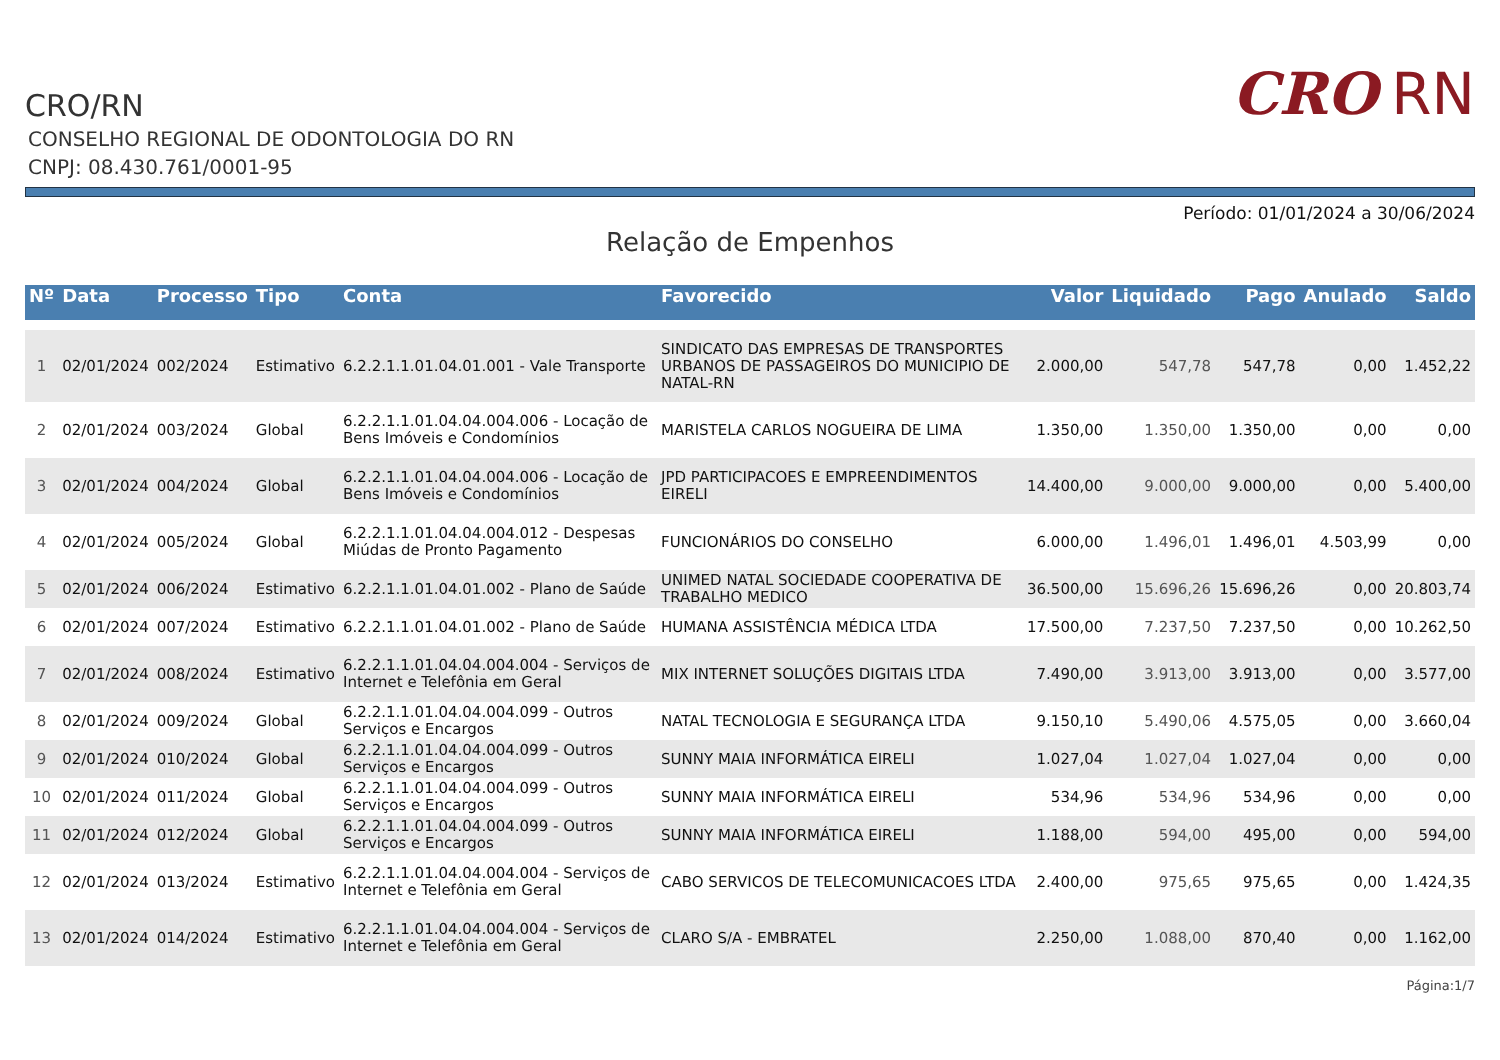CRO/RN
CONSELHO REGIONAL DE ODONTOLOGIA DO RN
CNPJ: 08.430.761/0001-95
CRO RN
Período: 01/01/2024 a 30/06/2024
Relação de Empenhos
| Nº | Data | Processo | Tipo | Conta | Favorecido | Valor | Liquidado | Pago | Anulado | Saldo |
| --- | --- | --- | --- | --- | --- | --- | --- | --- | --- | --- |
| 1 | 02/01/2024 | 002/2024 | Estimativo | 6.2.2.1.1.01.04.01.001 - Vale Transporte | SINDICATO DAS EMPRESAS DE TRANSPORTES URBANOS DE PASSAGEIROS DO MUNICIPIO DE NATAL-RN | 2.000,00 | 547,78 | 547,78 | 0,00 | 1.452,22 |
| 2 | 02/01/2024 | 003/2024 | Global | 6.2.2.1.1.01.04.04.004.006 - Locação de Bens Imóveis e Condomínios | MARISTELA CARLOS NOGUEIRA DE LIMA | 1.350,00 | 1.350,00 | 1.350,00 | 0,00 | 0,00 |
| 3 | 02/01/2024 | 004/2024 | Global | 6.2.2.1.1.01.04.04.004.006 - Locação de Bens Imóveis e Condomínios | JPD PARTICIPACOES E EMPREENDIMENTOS EIRELI | 14.400,00 | 9.000,00 | 9.000,00 | 0,00 | 5.400,00 |
| 4 | 02/01/2024 | 005/2024 | Global | 6.2.2.1.1.01.04.04.004.012 - Despesas Miúdas de Pronto Pagamento | FUNCIONÁRIOS DO CONSELHO | 6.000,00 | 1.496,01 | 1.496,01 | 4.503,99 | 0,00 |
| 5 | 02/01/2024 | 006/2024 | Estimativo | 6.2.2.1.1.01.04.01.002 - Plano de Saúde | UNIMED NATAL SOCIEDADE COOPERATIVA DE TRABALHO MEDICO | 36.500,00 | 15.696,26 | 15.696,26 | 0,00 | 20.803,74 |
| 6 | 02/01/2024 | 007/2024 | Estimativo | 6.2.2.1.1.01.04.01.002 - Plano de Saúde | HUMANA ASSISTÊNCIA MÉDICA LTDA | 17.500,00 | 7.237,50 | 7.237,50 | 0,00 | 10.262,50 |
| 7 | 02/01/2024 | 008/2024 | Estimativo | 6.2.2.1.1.01.04.04.004.004 - Serviços de Internet e Telefônia em Geral | MIX INTERNET SOLUÇÕES DIGITAIS LTDA | 7.490,00 | 3.913,00 | 3.913,00 | 0,00 | 3.577,00 |
| 8 | 02/01/2024 | 009/2024 | Global | 6.2.2.1.1.01.04.04.004.099 - Outros Serviços e Encargos | NATAL TECNOLOGIA E SEGURANÇA LTDA | 9.150,10 | 5.490,06 | 4.575,05 | 0,00 | 3.660,04 |
| 9 | 02/01/2024 | 010/2024 | Global | 6.2.2.1.1.01.04.04.004.099 - Outros Serviços e Encargos | SUNNY MAIA INFORMÁTICA EIRELI | 1.027,04 | 1.027,04 | 1.027,04 | 0,00 | 0,00 |
| 10 | 02/01/2024 | 011/2024 | Global | 6.2.2.1.1.01.04.04.004.099 - Outros Serviços e Encargos | SUNNY MAIA INFORMÁTICA EIRELI | 534,96 | 534,96 | 534,96 | 0,00 | 0,00 |
| 11 | 02/01/2024 | 012/2024 | Global | 6.2.2.1.1.01.04.04.004.099 - Outros Serviços e Encargos | SUNNY MAIA INFORMÁTICA EIRELI | 1.188,00 | 594,00 | 495,00 | 0,00 | 594,00 |
| 12 | 02/01/2024 | 013/2024 | Estimativo | 6.2.2.1.1.01.04.04.004.004 - Serviços de Internet e Telefônia em Geral | CABO SERVICOS DE TELECOMUNICACOES LTDA | 2.400,00 | 975,65 | 975,65 | 0,00 | 1.424,35 |
| 13 | 02/01/2024 | 014/2024 | Estimativo | 6.2.2.1.1.01.04.04.004.004 - Serviços de Internet e Telefônia em Geral | CLARO S/A - EMBRATEL | 2.250,00 | 1.088,00 | 870,40 | 0,00 | 1.162,00 |
Página:1/7